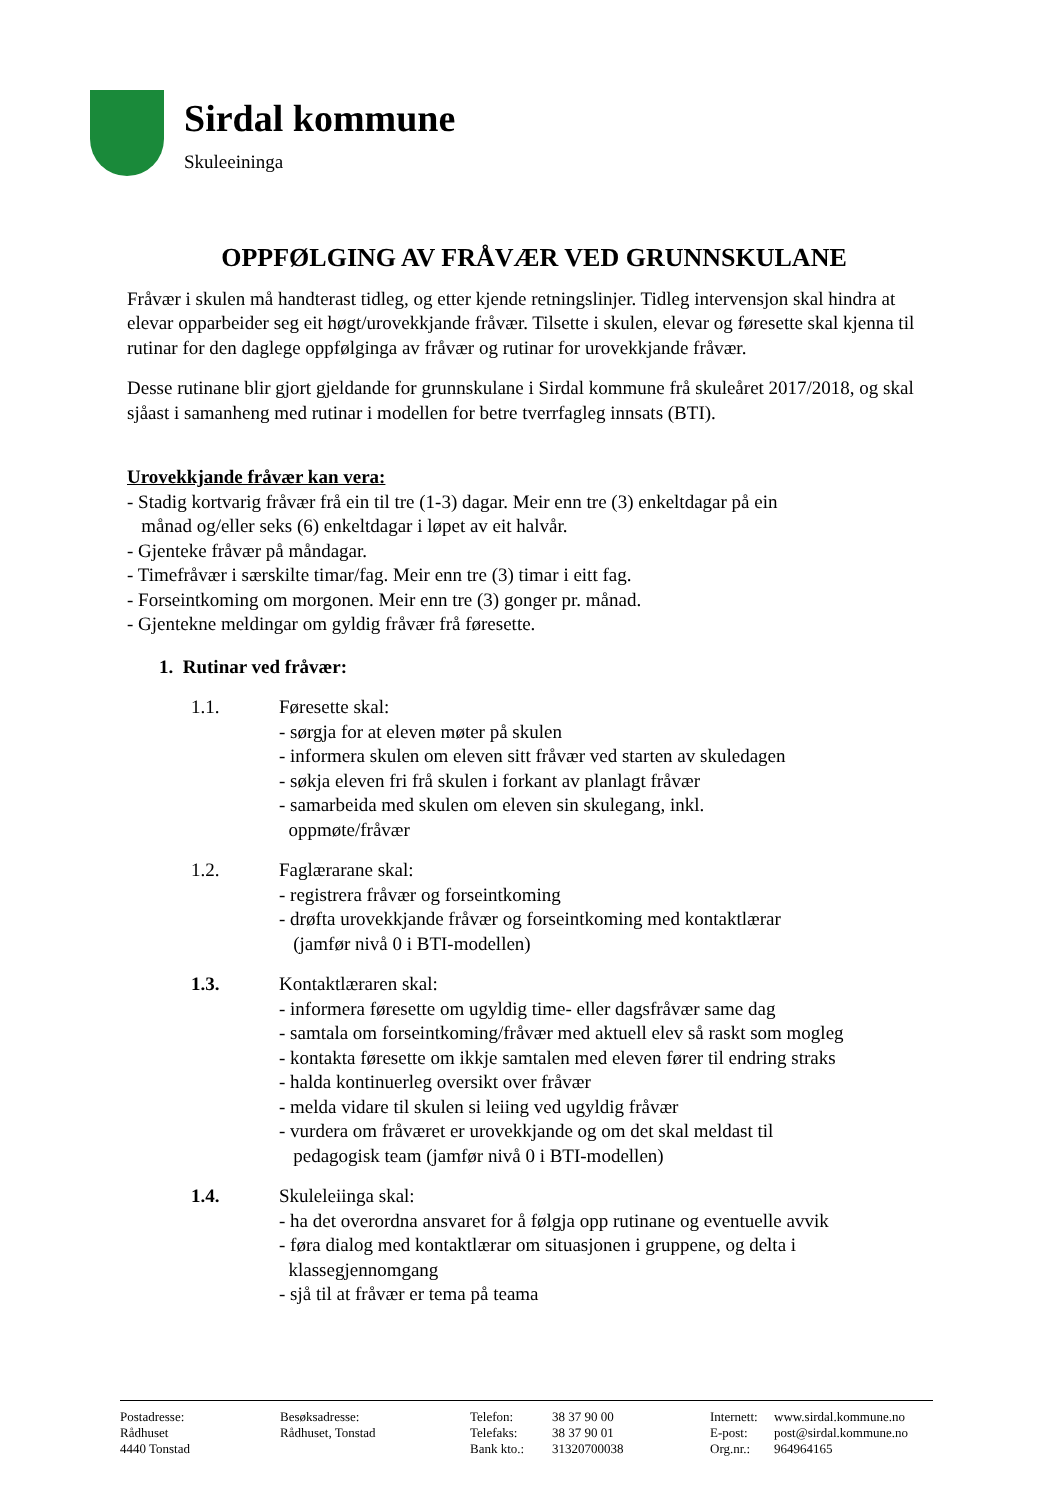Sirdal kommune
Skuleeininga
OPPFØLGING AV FRÅVÆR VED GRUNNSKULANE
Fråvær i skulen må handterast tidleg, og etter kjende retningslinjer. Tidleg intervensjon skal hindra at elevar opparbeider seg eit høgt/urovekkjande fråvær. Tilsette i skulen, elevar og føresette skal kjenna til rutinar for den daglege oppfølginga av fråvær og rutinar for urovekkjande fråvær.
Desse rutinane blir gjort gjeldande for grunnskulane i Sirdal kommune frå skuleåret 2017/2018, og skal sjåast i samanheng med rutinar i modellen for betre tverrfagleg innsats (BTI).
Urovekkjande fråvær kan vera:
- Stadig kortvarig fråvær frå ein til tre (1-3) dagar. Meir enn tre (3) enkeltdagar på ein
månad og/eller seks (6) enkeltdagar i løpet av eit halvår.
- Gjenteke fråvær på måndagar.
- Timefråvær i særskilte timar/fag. Meir enn tre (3) timar i eitt fag.
- Forseintkoming om morgonen. Meir enn tre (3) gonger pr. månad.
- Gjentekne meldingar om gyldig fråvær frå føresette.
1. Rutinar ved fråvær:
1.1. Føresette skal:
- sørgja for at eleven møter på skulen
- informera skulen om eleven sitt fråvær ved starten av skuledagen
- søkja eleven fri frå skulen i forkant av planlagt fråvær
- samarbeida med skulen om eleven sin skulegang, inkl.
oppmøte/fråvær
1.2. Faglærarane skal:
- registrera fråvær og forseintkoming
- drøfta urovekkjande fråvær og forseintkoming med kontaktlærar
(jamfør nivå 0 i BTI-modellen)
1.3. Kontaktlæraren skal:
- informera føresette om ugyldig time- eller dagsfråvær same dag
- samtala om forseintkoming/fråvær med aktuell elev så raskt som mogleg
- kontakta føresette om ikkje samtalen med eleven fører til endring straks
- halda kontinuerleg oversikt over fråvær
- melda vidare til skulen si leiing ved ugyldig fråvær
- vurdera om fråværet er urovekkjande og om det skal meldast til
pedagogisk team (jamfør nivå 0 i BTI-modellen)
1.4. Skuleleiinga skal:
- ha det overordna ansvaret for å følgja opp rutinane og eventuelle avvik
- føra dialog med kontaktlærar om situasjonen i gruppene, og delta i
klassegjennomgang
- sjå til at fråvær er tema på teama
Postadresse:
Rådhuset
4440 Tonstad
Besøksadresse:
Rådhuset, Tonstad
Telefon:
Telefaks:
Bank kto.:
38 37 90 00
38 37 90 01
31320700038
Internett:
E-post:
Org.nr.:
www.sirdal.kommune.no
post@sirdal.kommune.no
964964165